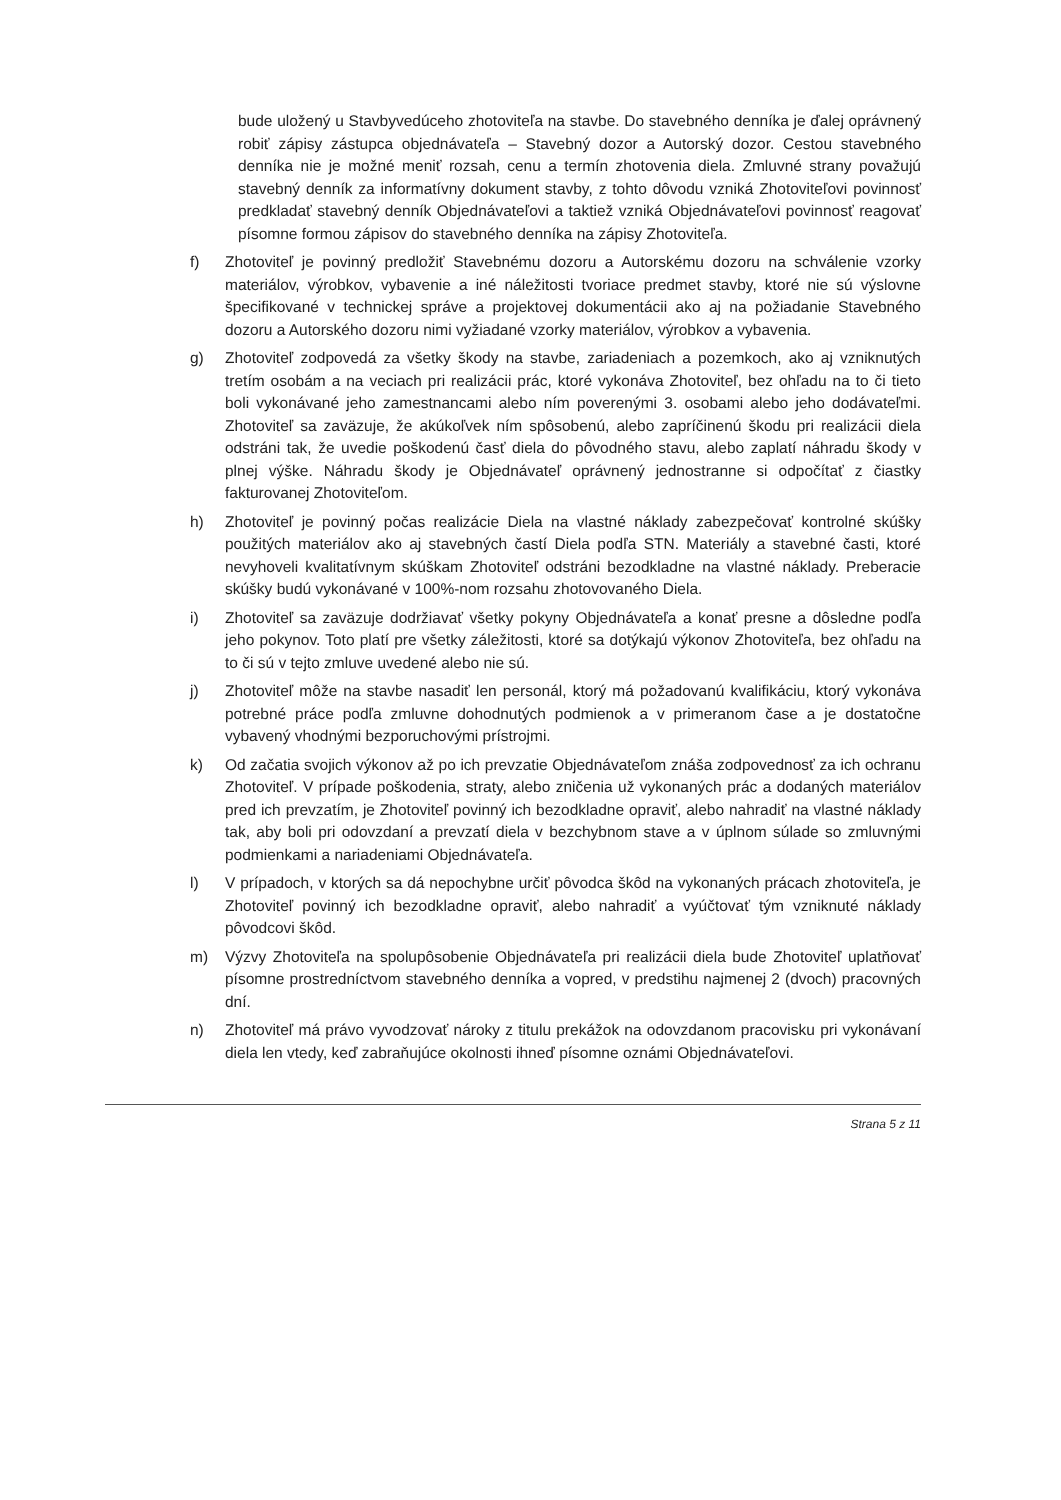bude uložený u Stavbyvedúceho zhotoviteľa na stavbe. Do stavebného denníka je ďalej oprávnený robiť zápisy zástupca objednávateľa – Stavebný dozor a Autorský dozor. Cestou stavebného denníka nie je možné meniť rozsah, cenu a termín zhotovenia diela. Zmluvné strany považujú stavebný denník za informatívny dokument stavby, z tohto dôvodu vzniká Zhotoviteľovi povinnosť predkladať stavebný denník Objednávateľovi a taktiež vzniká Objednávateľovi povinnosť reagovať písomne formou zápisov do stavebného denníka na zápisy Zhotoviteľa.
f) Zhotoviteľ je povinný predložiť Stavebnému dozoru a Autorskému dozoru na schválenie vzorky materiálov, výrobkov, vybavenie a iné náležitosti tvoriace predmet stavby, ktoré nie sú výslovne špecifikované v technickej správe a projektovej dokumentácii ako aj na požiadanie Stavebného dozoru a Autorského dozoru nimi vyžiadané vzorky materiálov, výrobkov a vybavenia.
g) Zhotoviteľ zodpovedá za všetky škody na stavbe, zariadeniach a pozemkoch, ako aj vzniknutých tretím osobám a na veciach pri realizácii prác, ktoré vykonáva Zhotoviteľ, bez ohľadu na to či tieto boli vykonávané jeho zamestnancami alebo ním poverenými 3. osobami alebo jeho dodávateľmi. Zhotoviteľ sa zaväzuje, že akúkoľvek ním spôsobenú, alebo zapríčinenú škodu pri realizácii diela odstráni tak, že uvedie poškodenú časť diela do pôvodného stavu, alebo zaplatí náhradu škody v plnej výške. Náhradu škody je Objednávateľ oprávnený jednostranne si odpočítať z čiastky fakturovanej Zhotoviteľom.
h) Zhotoviteľ je povinný počas realizácie Diela na vlastné náklady zabezpečovať kontrolné skúšky použitých materiálov ako aj stavebných častí Diela podľa STN. Materiály a stavebné časti, ktoré nevyhoveli kvalitatívnym skúškam Zhotoviteľ odstráni bezodkladne na vlastné náklady. Preberacie skúšky budú vykonávané v 100%-nom rozsahu zhotovovaného Diela.
i) Zhotoviteľ sa zaväzuje dodržiavať všetky pokyny Objednávateľa a konať presne a dôsledne podľa jeho pokynov. Toto platí pre všetky záležitosti, ktoré sa dotýkajú výkonov Zhotoviteľa, bez ohľadu na to či sú v tejto zmluve uvedené alebo nie sú.
j) Zhotoviteľ môže na stavbe nasadiť len personál, ktorý má požadovanú kvalifikáciu, ktorý vykonáva potrebné práce podľa zmluvne dohodnutých podmienok a v primeranom čase a je dostatočne vybavený vhodnými bezporuchovými prístrojmi.
k) Od začatia svojich výkonov až po ich prevzatie Objednávateľom znáša zodpovednosť za ich ochranu Zhotoviteľ. V prípade poškodenia, straty, alebo zničenia už vykonaných prác a dodaných materiálov pred ich prevzatím, je Zhotoviteľ povinný ich bezodkladne opraviť, alebo nahradiť na vlastné náklady tak, aby boli pri odovzdaní a prevzatí diela v bezchybnom stave a v úplnom súlade so zmluvnými podmienkami a nariadeniami Objednávateľa.
l) V prípadoch, v ktorých sa dá nepochybne určiť pôvodca škôd na vykonaných prácach zhotoviteľa, je Zhotoviteľ povinný ich bezodkladne opraviť, alebo nahradiť a vyúčtovať tým vzniknuté náklady pôvodcovi škôd.
m) Výzvy Zhotoviteľa na spolupôsobenie Objednávateľa pri realizácii diela bude Zhotoviteľ uplatňovať písomne prostredníctvom stavebného denníka a vopred, v predstihu najmenej 2 (dvoch) pracovných dní.
n) Zhotoviteľ má právo vyvodzovať nároky z titulu prekážok na odovzdanom pracovisku pri vykonávaní diela len vtedy, keď zabraňujúce okolnosti ihneď písomne oznámi Objednávateľovi.
Strana 5 z 11